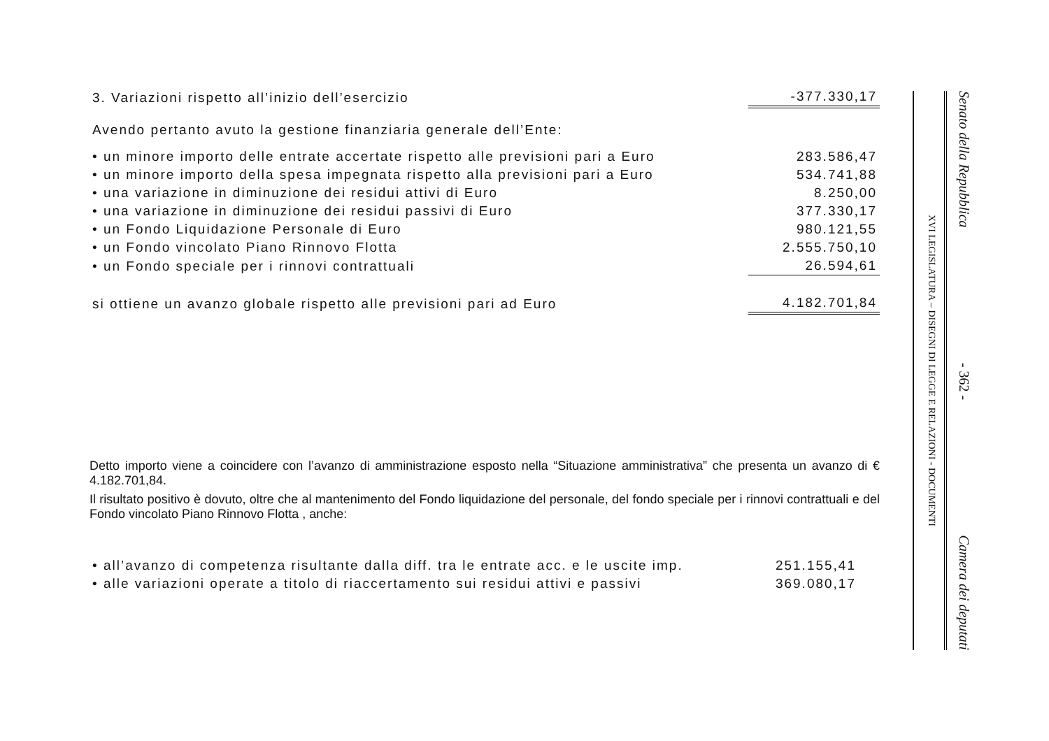| 3. Variazioni rispetto all’inizio dell’esercizio | -377.330,17 |
| Avendo pertanto avuto la gestione finanziaria generale dell’Ente: | |
| • un minore importo delle entrate accertate rispetto alle previsioni pari a Euro | 283.586,47 |
| • un minore importo della spesa impegnata rispetto alla previsioni pari a Euro | 534.741,88 |
| • una variazione in diminuzione dei residui attivi di Euro | 8.250,00 |
| • una variazione in diminuzione dei residui passivi di Euro | 377.330,17 |
| • un Fondo Liquidazione Personale di Euro | 980.121,55 |
| • un Fondo vincolato Piano Rinnovo Flotta | 2.555.750,10 |
| • un Fondo speciale per i rinnovi contrattuali | 26.594,61 |
| si ottiene un avanzo globale rispetto alle previsioni pari ad Euro | 4.182.701,84 |
Detto importo viene a coincidere con l’avanzo di amministrazione esposto nella “Situazione amministrativa” che presenta un avanzo di € 4.182.701,84.
Il risultato positivo è dovuto, oltre che al mantenimento del Fondo liquidazione del personale, del fondo speciale per i rinnovi contrattuali e del Fondo vincolato Piano Rinnovo Flotta , anche:
| • all’avanzo di competenza risultante dalla diff. tra le entrate acc. e le uscite imp. | 251.155,41 |
| • alle variazioni operate a titolo di riaccertamento sui residui attivi e passivi | 369.080,17 |
XVI LEGISLATURA – DISEGNI DI LEGGE E RELAZIONI - DOCUMENTI Senato della Repubblica - 362 - Camera dei deputati